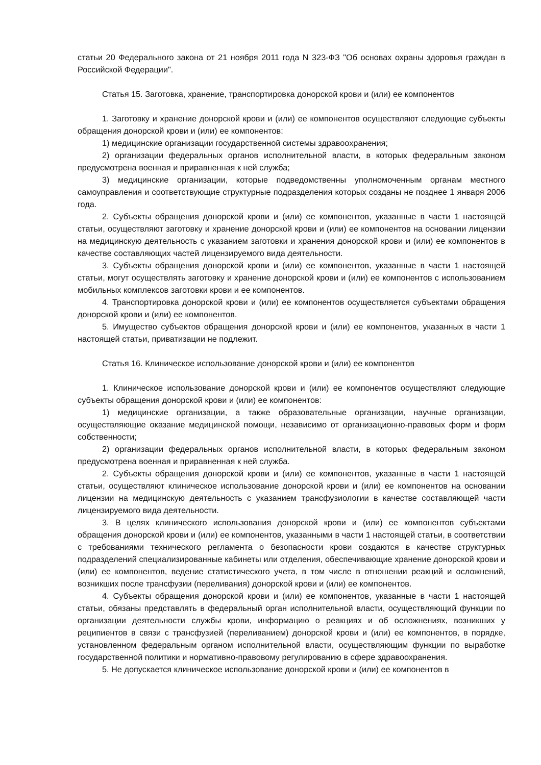статьи 20 Федерального закона от 21 ноября 2011 года N 323-ФЗ "Об основах охраны здоровья граждан в Российской Федерации".
Статья 15. Заготовка, хранение, транспортировка донорской крови и (или) ее компонентов
1. Заготовку и хранение донорской крови и (или) ее компонентов осуществляют следующие субъекты обращения донорской крови и (или) ее компонентов:
1) медицинские организации государственной системы здравоохранения;
2) организации федеральных органов исполнительной власти, в которых федеральным законом предусмотрена военная и приравненная к ней служба;
3) медицинские организации, которые подведомственны уполномоченным органам местного самоуправления и соответствующие структурные подразделения которых созданы не позднее 1 января 2006 года.
2. Субъекты обращения донорской крови и (или) ее компонентов, указанные в части 1 настоящей статьи, осуществляют заготовку и хранение донорской крови и (или) ее компонентов на основании лицензии на медицинскую деятельность с указанием заготовки и хранения донорской крови и (или) ее компонентов в качестве составляющих частей лицензируемого вида деятельности.
3. Субъекты обращения донорской крови и (или) ее компонентов, указанные в части 1 настоящей статьи, могут осуществлять заготовку и хранение донорской крови и (или) ее компонентов с использованием мобильных комплексов заготовки крови и ее компонентов.
4. Транспортировка донорской крови и (или) ее компонентов осуществляется субъектами обращения донорской крови и (или) ее компонентов.
5. Имущество субъектов обращения донорской крови и (или) ее компонентов, указанных в части 1 настоящей статьи, приватизации не подлежит.
Статья 16. Клиническое использование донорской крови и (или) ее компонентов
1. Клиническое использование донорской крови и (или) ее компонентов осуществляют следующие субъекты обращения донорской крови и (или) ее компонентов:
1) медицинские организации, а также образовательные организации, научные организации, осуществляющие оказание медицинской помощи, независимо от организационно-правовых форм и форм собственности;
2) организации федеральных органов исполнительной власти, в которых федеральным законом предусмотрена военная и приравненная к ней служба.
2. Субъекты обращения донорской крови и (или) ее компонентов, указанные в части 1 настоящей статьи, осуществляют клиническое использование донорской крови и (или) ее компонентов на основании лицензии на медицинскую деятельность с указанием трансфузиологии в качестве составляющей части лицензируемого вида деятельности.
3. В целях клинического использования донорской крови и (или) ее компонентов субъектами обращения донорской крови и (или) ее компонентов, указанными в части 1 настоящей статьи, в соответствии с требованиями технического регламента о безопасности крови создаются в качестве структурных подразделений специализированные кабинеты или отделения, обеспечивающие хранение донорской крови и (или) ее компонентов, ведение статистического учета, в том числе в отношении реакций и осложнений, возникших после трансфузии (переливания) донорской крови и (или) ее компонентов.
4. Субъекты обращения донорской крови и (или) ее компонентов, указанные в части 1 настоящей статьи, обязаны представлять в федеральный орган исполнительной власти, осуществляющий функции по организации деятельности службы крови, информацию о реакциях и об осложнениях, возникших у реципиентов в связи с трансфузией (переливанием) донорской крови и (или) ее компонентов, в порядке, установленном федеральным органом исполнительной власти, осуществляющим функции по выработке государственной политики и нормативно-правовому регулированию в сфере здравоохранения.
5. Не допускается клиническое использование донорской крови и (или) ее компонентов в